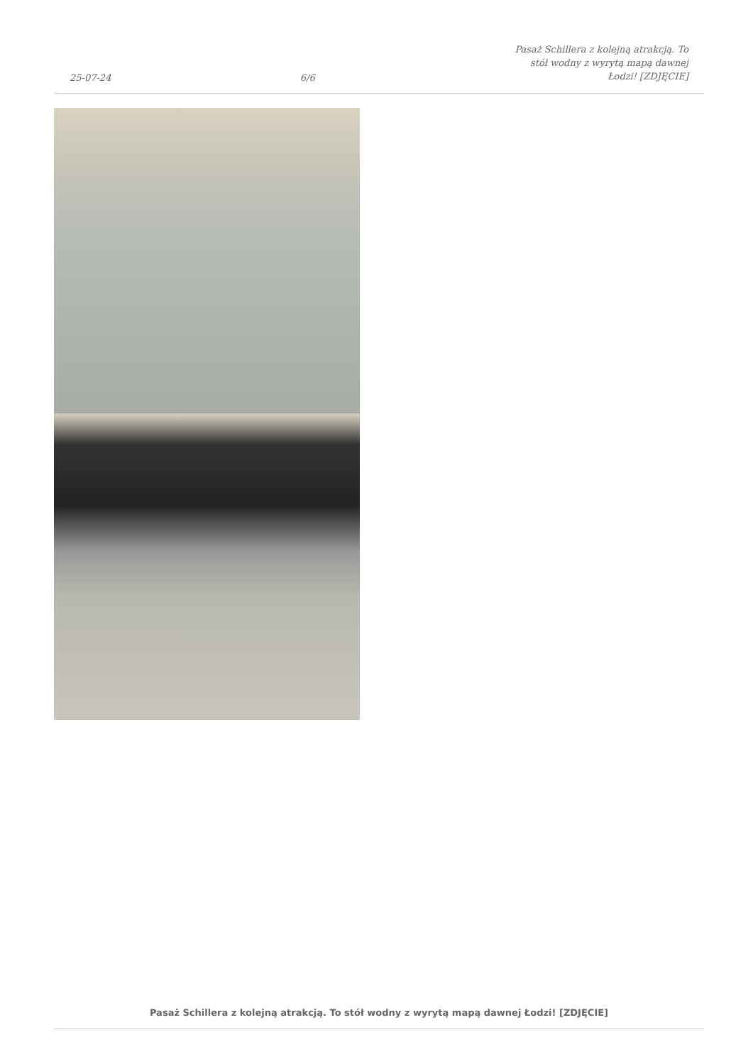25-07-24 6/6 Pasaż Schillera z kolejną atrakcją. To stół wodny z wyrytą mapą dawnej Łodzi! [ZDJĘCIE]
Pasaż Schillera z kolejną atrakcją. To stół wodny z wyrytą mapą dawnej Łodzi! [ZDJĘCIE]